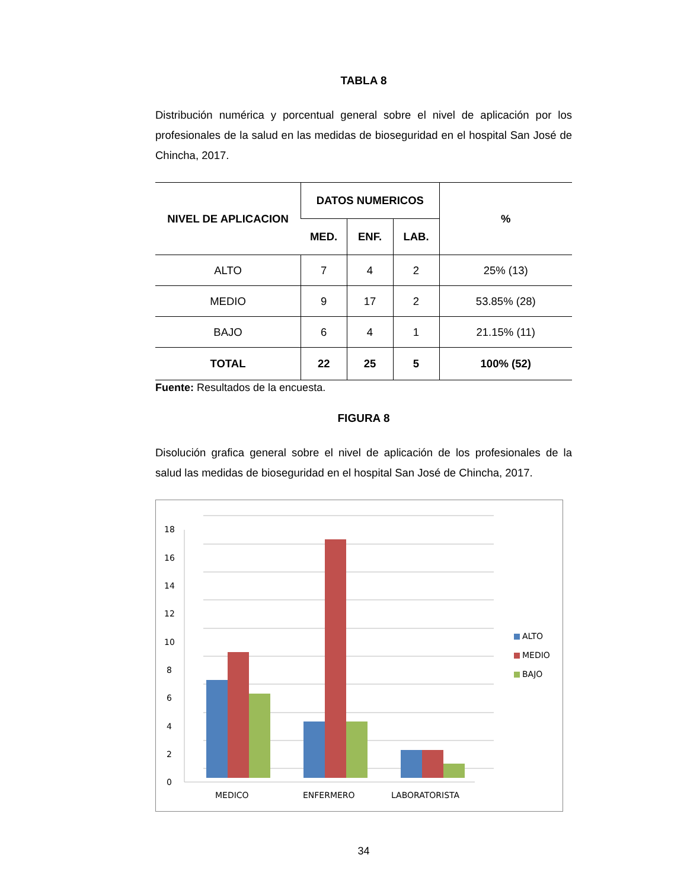TABLA 8
Distribución numérica y porcentual general sobre el nivel de aplicación por los profesionales de la salud en las medidas de bioseguridad en el hospital San José de Chincha, 2017.
| NIVEL DE APLICACION | DATOS NUMERICOS | | | % |
| --- | --- | --- | --- | --- |
| | MED. | ENF. | LAB. | |
| ALTO | 7 | 4 | 2 | 25% (13) |
| MEDIO | 9 | 17 | 2 | 53.85% (28) |
| BAJO | 6 | 4 | 1 | 21.15% (11) |
| TOTAL | 22 | 25 | 5 | 100% (52) |
Fuente: Resultados de la encuesta.
FIGURA 8
Disolución grafica general sobre el nivel de aplicación de los profesionales de la salud las medidas de bioseguridad en el hospital San José de Chincha, 2017.
0
2
4
6
8
10
12
14
16
18
MEDICO
ENFERMERO
LABORATORISTA
ALTO
MEDIO
BAJO
34